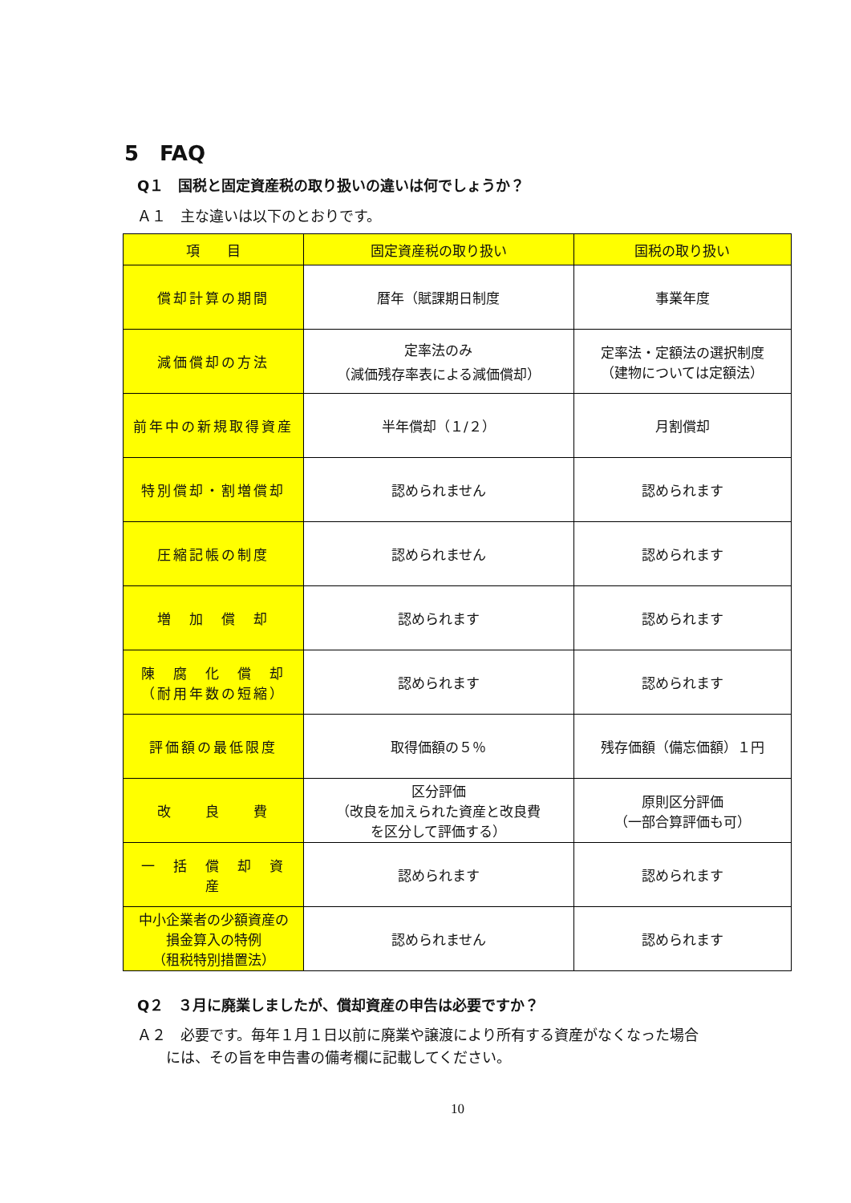5　FAQ
Q１　国税と固定資産税の取り扱いの違いは何でしょうか？
Ａ１　主な違いは以下のとおりです。
| 項 目 | 固定資産税の取り扱い | 国税の取り扱い |
| --- | --- | --- |
| 償却計算の期間 | 暦年（賦課期日制度 | 事業年度 |
| 減価償却の方法 | 定率法のみ （減価残存率表による減価償却） | 定率法・定額法の選択制度 （建物については定額法） |
| 前年中の新規取得資産 | 半年償却（１/２） | 月割償却 |
| 特別償却・割増償却 | 認められません | 認められます |
| 圧縮記帳の制度 | 認められません | 認められます |
| 増 加 償 却 | 認められます | 認められます |
| 陳 腐 化 償 却 （耐用年数の短縮） | 認められます | 認められます |
| 評価額の最低限度 | 取得価額の５％ | 残存価額（備忘価額）１円 |
| 改 良 費 | 区分評価 （改良を加えられた資産と改良費 を区分して評価する） | 原則区分評価 （一部合算評価も可） |
| 一 括 償 却 資 産 | 認められます | 認められます |
| 中小企業者の少額資産の 損金算入の特例 （租税特別措置法） | 認められません | 認められます |
Q２　３月に廃業しましたが、償却資産の申告は必要ですか？
Ａ２　必要です。毎年１月１日以前に廃業や譲渡により所有する資産がなくなった場合
　　には、その旨を申告書の備考欄に記載してください。
10